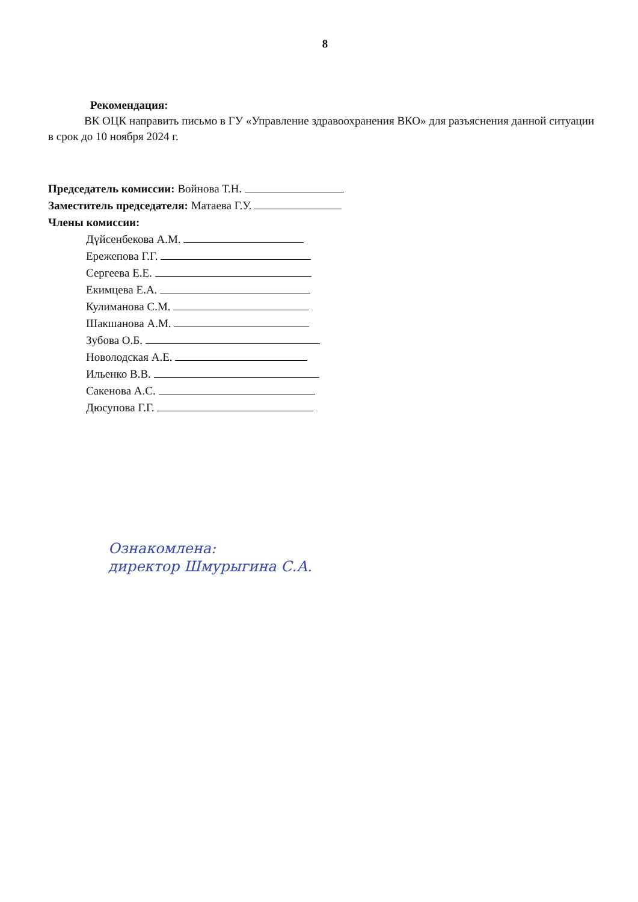8
Рекомендация:
ВК ОЦК направить письмо в ГУ «Управление здравоохранения ВКО» для разъяснения данной ситуации в срок до 10 ноября 2024 г.
Председатель комиссии: Войнова Т.Н.
Заместитель председателя: Матаева Г.У.
Члены комиссии:
Дүйсенбекова А.М.
Ережепова Г.Г.
Сергеева Е.Е.
Екимцева Е.А.
Кулиманова С.М.
Шакшанова А.М.
Зубова О.Б.
Новолодская А.Е.
Ильенко В.В.
Сакенова А.С.
Дюсупова Г.Г.
Ознакомлена:
директор Шмурыгина С.А.